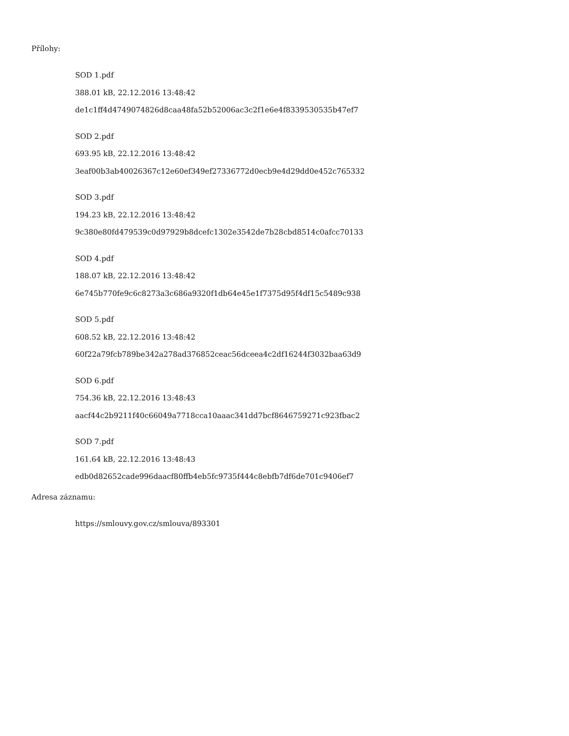Přílohy:
SOD 1.pdf
388.01 kB, 22.12.2016 13:48:42
de1c1ff4d4749074826d8caa48fa52b52006ac3c2f1e6e4f8339530535b47ef7
SOD 2.pdf
693.95 kB, 22.12.2016 13:48:42
3eaf00b3ab40026367c12e60ef349ef27336772d0ecb9e4d29dd0e452c765332
SOD 3.pdf
194.23 kB, 22.12.2016 13:48:42
9c380e80fd479539c0d97929b8dcefc1302e3542de7b28cbd8514c0afcc70133
SOD 4.pdf
188.07 kB, 22.12.2016 13:48:42
6e745b770fe9c6c8273a3c686a9320f1db64e45e1f7375d95f4df15c5489c938
SOD 5.pdf
608.52 kB, 22.12.2016 13:48:42
60f22a79fcb789be342a278ad376852ceac56dceea4c2df16244f3032baa63d9
SOD 6.pdf
754.36 kB, 22.12.2016 13:48:43
aacf44c2b9211f40c66049a7718cca10aaac341dd7bcf8646759271c923fbac2
SOD 7.pdf
161.64 kB, 22.12.2016 13:48:43
edb0d82652cade996daacf80ffb4eb5fc9735f444c8ebfb7df6de701c9406ef7
Adresa záznamu:
https://smlouvy.gov.cz/smlouva/893301